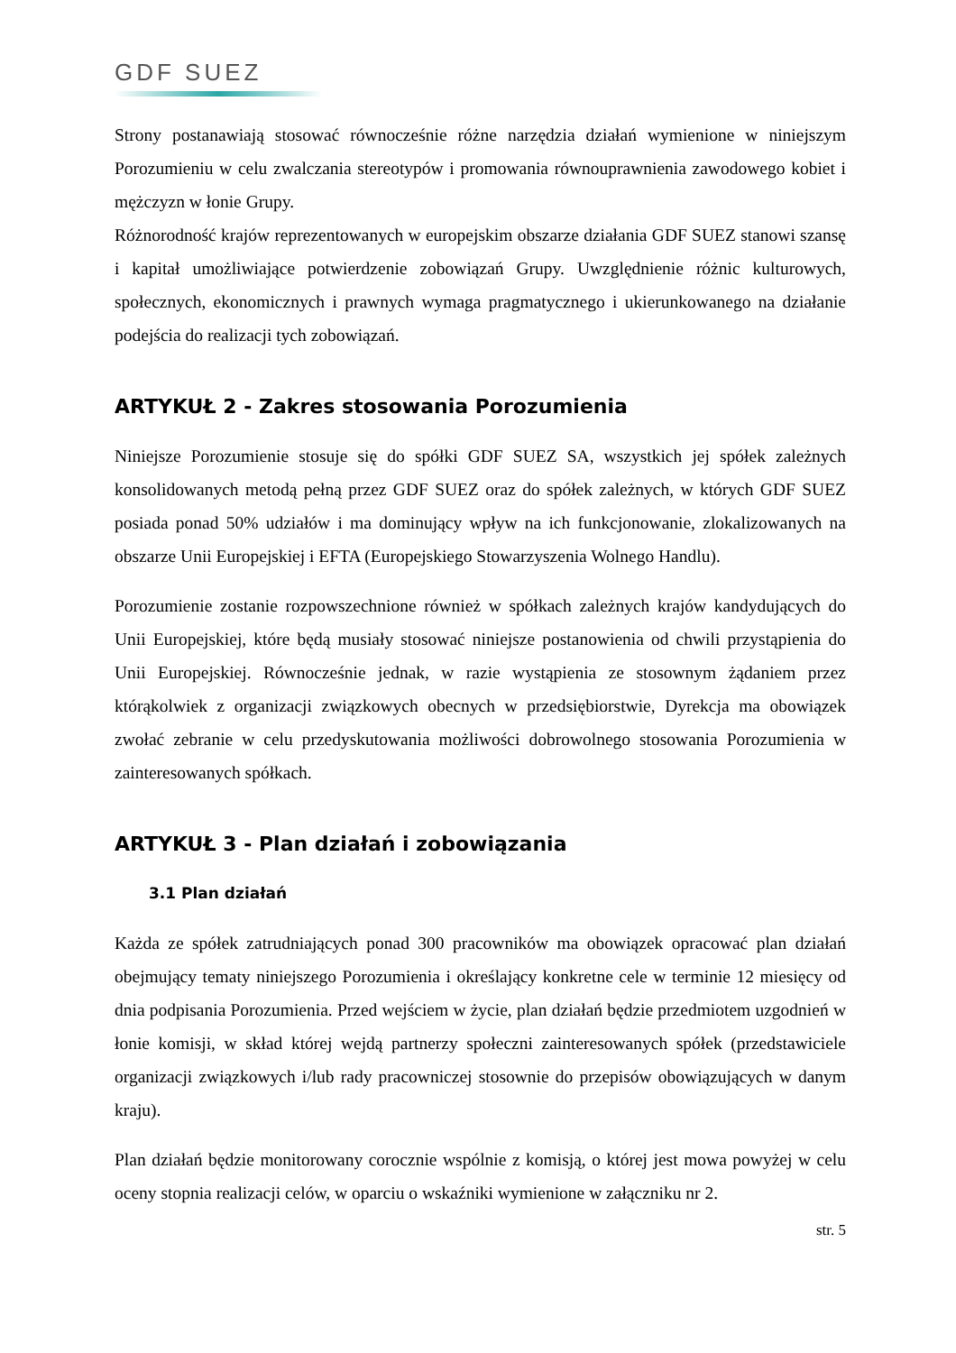GDF SUEZ
Strony postanawiają stosować równocześnie różne narzędzia działań wymienione w niniejszym Porozumieniu w celu zwalczania stereotypów i promowania równouprawnienia zawodowego kobiet i mężczyzn w łonie Grupy.
Różnorodność krajów reprezentowanych w europejskim obszarze działania GDF SUEZ stanowi szansę i kapitał umożliwiające potwierdzenie zobowiązań Grupy. Uwzględnienie różnic kulturowych, społecznych, ekonomicznych i prawnych wymaga pragmatycznego i ukierunkowanego na działanie podejścia do realizacji tych zobowiązań.
ARTYKUŁ 2 - Zakres stosowania Porozumienia
Niniejsze Porozumienie stosuje się do spółki GDF SUEZ SA, wszystkich jej spółek zależnych konsolidowanych metodą pełną przez GDF SUEZ oraz do spółek zależnych, w których GDF SUEZ posiada ponad 50% udziałów i ma dominujący wpływ na ich funkcjonowanie, zlokalizowanych na obszarze Unii Europejskiej i EFTA (Europejskiego Stowarzyszenia Wolnego Handlu).
Porozumienie zostanie rozpowszechnione również w spółkach zależnych krajów kandydujących do Unii Europejskiej, które będą musiały stosować niniejsze postanowienia od chwili przystąpienia do Unii Europejskiej. Równocześnie jednak, w razie wystąpienia ze stosownym żądaniem przez którąkolwiek z organizacji związkowych obecnych w przedsiębiorstwie, Dyrekcja ma obowiązek zwołać zebranie w celu przedyskutowania możliwości dobrowolnego stosowania Porozumienia w zainteresowanych spółkach.
ARTYKUŁ 3 - Plan działań i zobowiązania
3.1 Plan działań
Każda ze spółek zatrudniających ponad 300 pracowników ma obowiązek opracować plan działań obejmujący tematy niniejszego Porozumienia i określający konkretne cele w terminie 12 miesięcy od dnia podpisania Porozumienia. Przed wejściem w życie, plan działań będzie przedmiotem uzgodnień w łonie komisji, w skład której wejdą partnerzy społeczni zainteresowanych spółek (przedstawiciele organizacji związkowych i/lub rady pracowniczej stosownie do przepisów obowiązujących w danym kraju).
Plan działań będzie monitorowany corocznie wspólnie z komisją, o której jest mowa powyżej w celu oceny stopnia realizacji celów, w oparciu o wskaźniki wymienione w załączniku nr 2.
str. 5